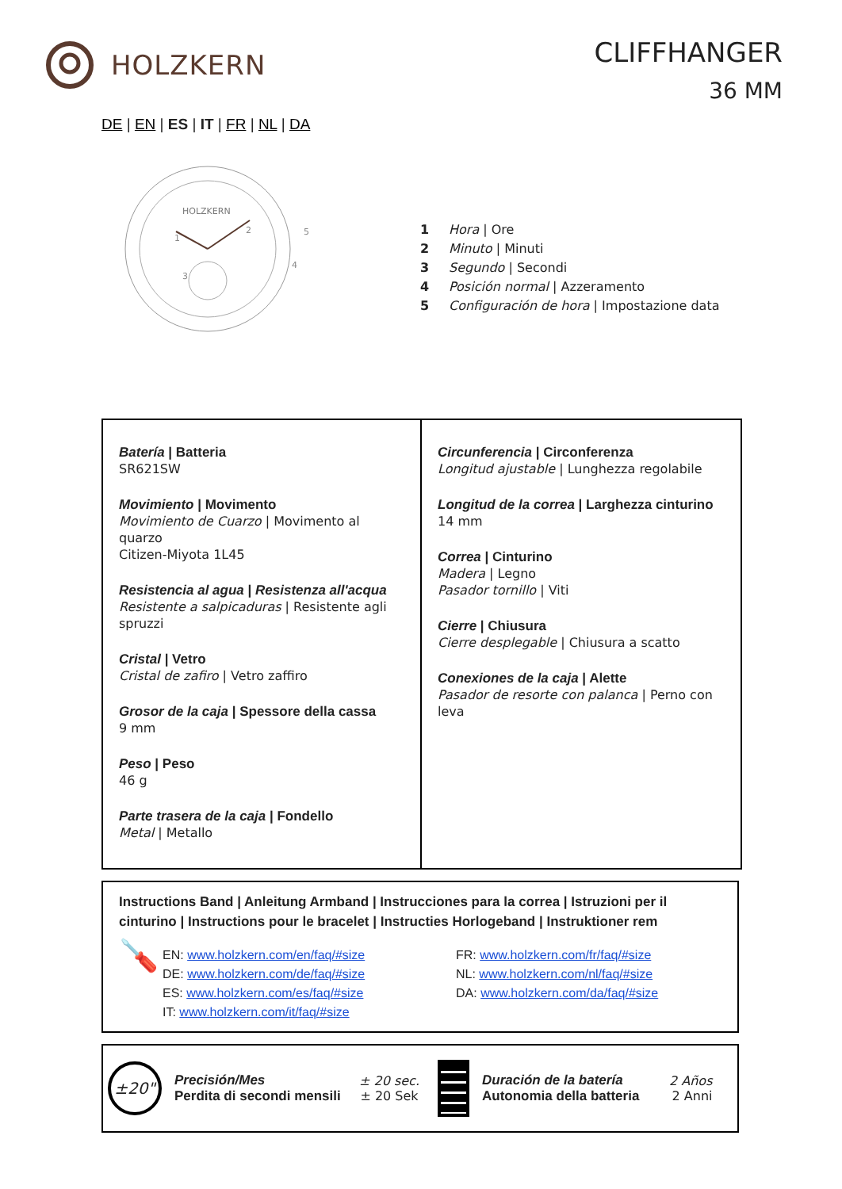HOLZKERN
CLIFFHANGER
36 MM
DE | EN | ES | IT | FR | NL | DA
HOLZKERN
2
5
4
3
1
1 Hora | Ore
2 Minuto | Minuti
3 Segundo | Secondi
4 Posición normal | Azzeramento
5 Configuración de hora | Impostazione data
Batería | Batteria
SR621SW
Movimiento | Movimento
Movimiento de Cuarzo | Movimento al quarzo
Citizen-Miyota 1L45
Resistencia al agua | Resistenza all'acqua
Resistente a salpicaduras | Resistente agli spruzzi
Cristal | Vetro
Cristal de zafiro | Vetro zaffiro
Grosor de la caja | Spessore della cassa
9 mm
Peso | Peso
46 g
Parte trasera de la caja | Fondello
Metal | Metallo
Circunferencia | Circonferenza
Longitud ajustable | Lunghezza regolabile
Longitud de la correa | Larghezza cinturino
14 mm
Correa | Cinturino
Madera | Legno
Pasador tornillo | Viti
Cierre | Chiusura
Cierre desplegable | Chiusura a scatto
Conexiones de la caja | Alette
Pasador de resorte con palanca | Perno con leva
Instructions Band | Anleitung Armband | Instrucciones para la correa | Istruzioni per il cinturino | Instructions pour le bracelet | Instructies Horlogeband | Instruktioner rem
🪛
EN: www.holzkern.com/en/faq/#size
DE: www.holzkern.com/de/faq/#size
ES: www.holzkern.com/es/faq/#size
IT: www.holzkern.com/it/faq/#size
FR: www.holzkern.com/fr/faq/#size
NL: www.holzkern.com/nl/faq/#size
DA: www.holzkern.com/da/faq/#size
±20"
Precisión/Mes
Perdita di secondi mensili
± 20 sec.
± 20 Sek
Duración de la batería
Autonomia della batteria
2 Años
2 Anni